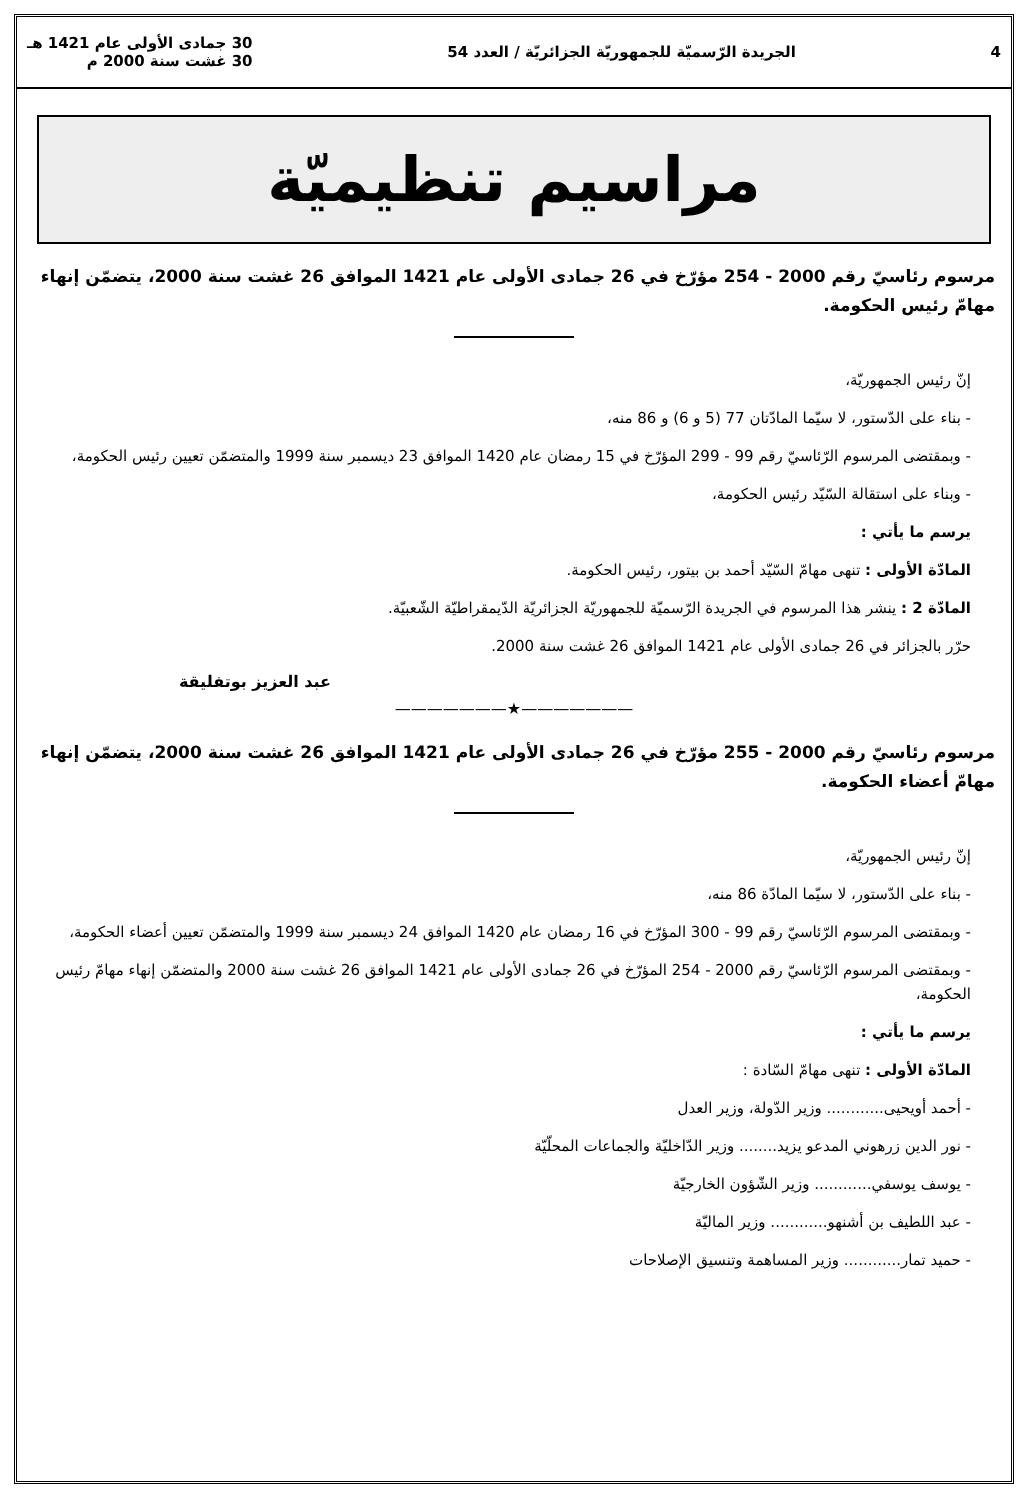4 الجريدة الرّسميّة للجمهوريّة الجزائريّة / العدد 54 30 جمادى الأولى عام 1421 هـ
30 غشت سنة 2000 م
مراسيم تنظيميّة
مرسوم رئاسيّ رقم 2000 - 254 مؤرّخ في 26 جمادى الأولى عام 1421 الموافق 26 غشت سنة 2000، يتضمّن إنهاء مهامّ رئيس الحكومة.
إنّ رئيس الجمهوريّة،
- بناء على الدّستور، لا سيّما المادّتان 77 (5 و 6) و 86 منه،
- وبمقتضى المرسوم الرّئاسيّ رقم 99 - 299 المؤرّخ في 15 رمضان عام 1420 الموافق 23 ديسمبر سنة 1999 والمتضمّن تعيين رئيس الحكومة،
- وبناء على استقالة السّيّد رئيس الحكومة،
يرسم ما يأتي :
المادّة الأولى : تنهى مهامّ السّيّد أحمد بن بيتور، رئيس الحكومة.
المادّة 2 : ينشر هذا المرسوم في الجريدة الرّسميّة للجمهوريّة الجزائريّة الدّيمقراطيّة الشّعبيّة.
حرّر بالجزائر في 26 جمادى الأولى عام 1421 الموافق 26 غشت سنة 2000.
عبد العزيز بوتفليقة
———————★———————
مرسوم رئاسيّ رقم 2000 - 255 مؤرّخ في 26 جمادى الأولى عام 1421 الموافق 26 غشت سنة 2000، يتضمّن إنهاء مهامّ أعضاء الحكومة.
إنّ رئيس الجمهوريّة،
- بناء على الدّستور، لا سيّما المادّة 86 منه،
- وبمقتضى المرسوم الرّئاسيّ رقم 99 - 300 المؤرّخ في 16 رمضان عام 1420 الموافق 24 ديسمبر سنة 1999 والمتضمّن تعيين أعضاء الحكومة،
- وبمقتضى المرسوم الرّئاسيّ رقم 2000 - 254 المؤرّخ في 26 جمادى الأولى عام 1421 الموافق 26 غشت سنة 2000 والمتضمّن إنهاء مهامّ رئيس الحكومة،
يرسم ما يأتي :
المادّة الأولى : تنهى مهامّ السّادة :
- أحمد أويحيى............ وزير الدّولة، وزير العدل
- نور الدين زرهوني المدعو يزيد........ وزير الدّاخليّة والجماعات المحلّيّة
- يوسف يوسفي............ وزير الشّؤون الخارجيّة
- عبد اللطيف بن أشنهو............ وزير الماليّة
- حميد تمار............ وزير المساهمة وتنسيق الإصلاحات